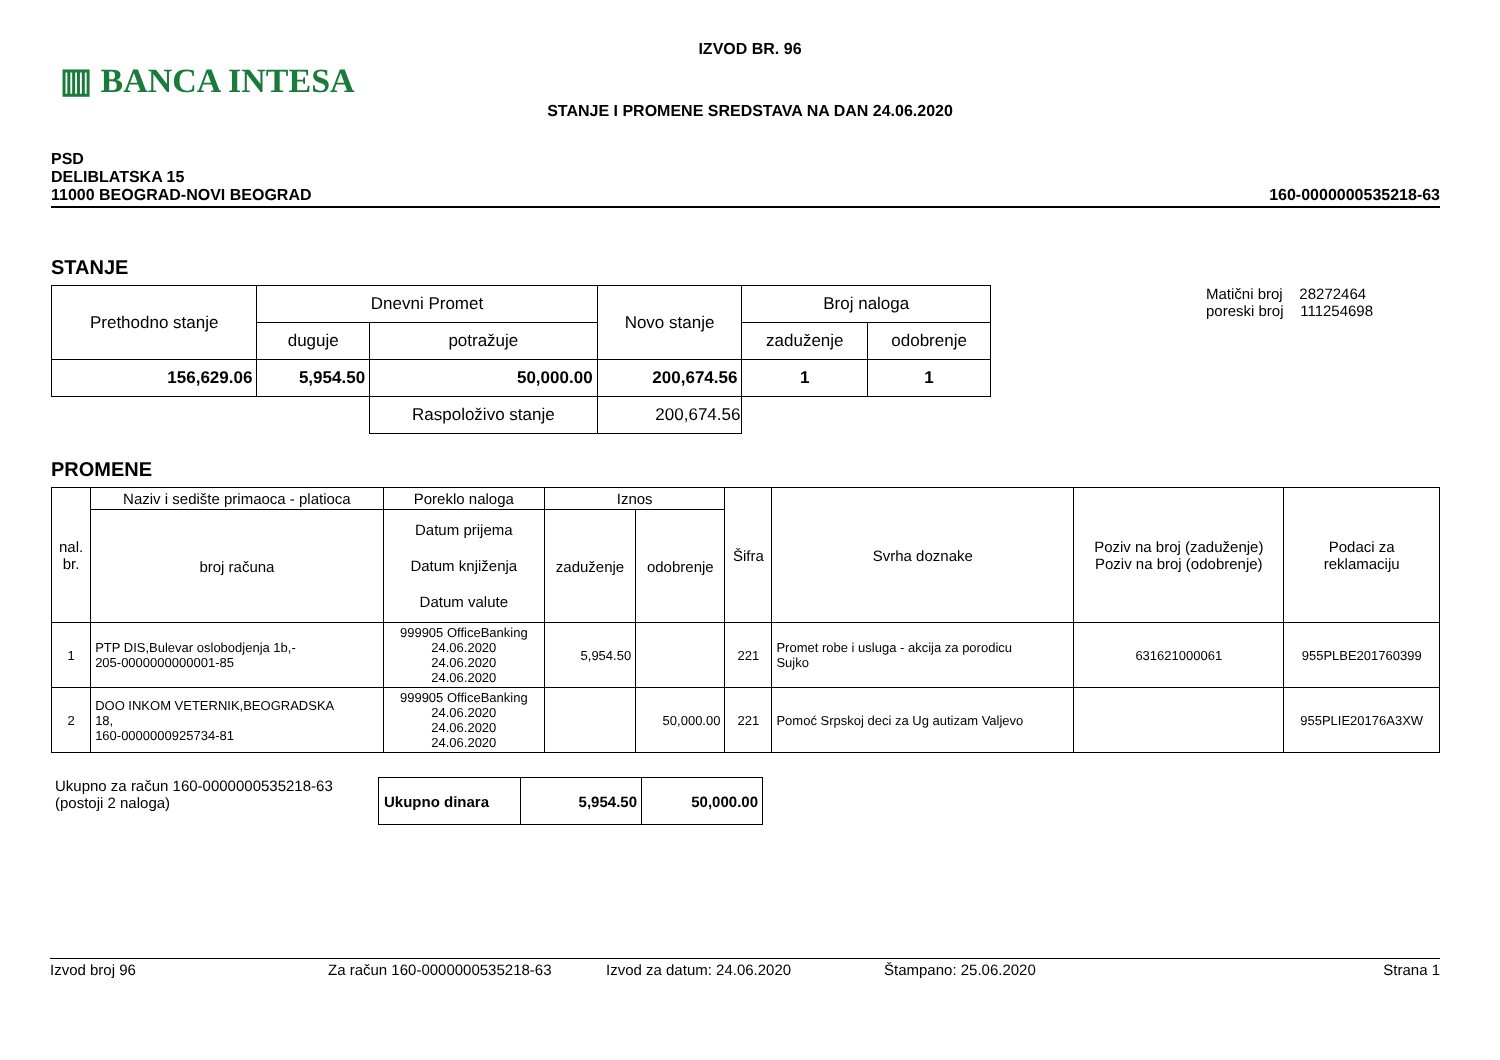▥ BANCA INTESA
IZVOD BR. 96
STANJE I PROMENE SREDSTAVA NA DAN 24.06.2020
PSD
DELIBLATSKA 15
11000 BEOGRAD-NOVI BEOGRAD
160-0000000535218-63
STANJE
| Prethodno stanje | Dnevni Promet | | Novo stanje | Broj naloga | |
| | duguje | potražuje | | zaduženje | odobrenje |
| 156,629.06 | 5,954.50 | 50,000.00 | 200,674.56 | 1 | 1 |
| | | Raspoloživo stanje | 200,674.56 | | |
Matični broj 28272464
poreski broj 111254698
PROMENE
| nal. br. | Naziv i sedište primaoca - platioca | Poreklo naloga | Iznos | | Šifra | Svrha doznake | Poziv na broj (zaduženje) Poziv na broj (odobrenje) | Podaci za reklamaciju |
| | broj računa | Datum prijema Datum knjiženja Datum valute | zaduženje | odobrenje | | | | |
| 1 | PTP DIS,Bulevar oslobodjenja 1b,- 205-0000000000001-85 | 999905 OfficeBanking 24.06.2020 24.06.2020 24.06.2020 | 5,954.50 | | 221 | Promet robe i usluga - akcija za porodicu Sujko | 631621000061 | 955PLBE201760399 |
| 2 | DOO INKOM VETERNIK,BEOGRADSKA 18, 160-0000000925734-81 | 999905 OfficeBanking 24.06.2020 24.06.2020 24.06.2020 | | 50,000.00 | 221 | Pomoć Srpskoj deci za Ug autizam Valjevo | | 955PLIE20176A3XW |
Ukupno za račun 160-0000000535218-63
(postoji 2 naloga)
| Ukupno dinara | 5,954.50 | 50,000.00 |
Izvod broj 96 Za račun 160-0000000535218-63 Izvod za datum: 24.06.2020 Štampano: 25.06.2020 Strana 1